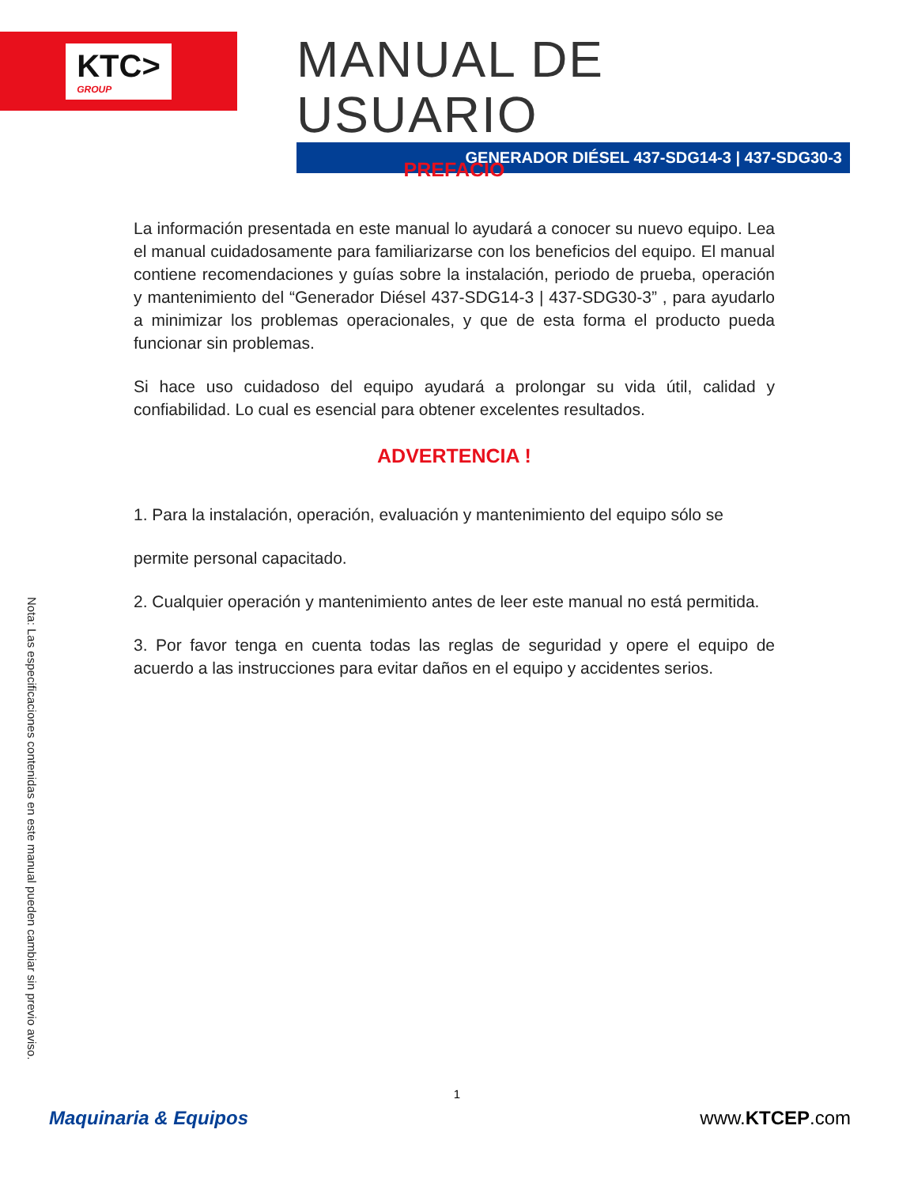KTC>
GROUP
MANUAL DE USUARIO
GENERADOR DIÉSEL 437-SDG14-3 | 437-SDG30-3
Nota: Las especificaciones contenidas en este manual pueden cambiar sin previo aviso.
PREFACIO
La información presentada en este manual lo ayudará a conocer su nuevo equipo. Lea el manual cuidadosamente para familiarizarse con los beneficios del equipo. El manual contiene recomendaciones y guías sobre la instalación, periodo de prueba, operación y mantenimiento del “Generador Diésel 437-SDG14-3 | 437-SDG30-3” , para ayudarlo a minimizar los problemas operacionales, y que de esta forma el producto pueda funcionar sin problemas.
Si hace uso cuidadoso del equipo ayudará a prolongar su vida útil, calidad y confiabilidad. Lo cual es esencial para obtener excelentes resultados.
ADVERTENCIA !
1. Para la instalación, operación, evaluación y mantenimiento del equipo sólo se
permite personal capacitado.
2. Cualquier operación y mantenimiento antes de leer este manual no está permitida.
3. Por favor tenga en cuenta todas las reglas de seguridad y opere el equipo de acuerdo a las instrucciones para evitar daños en el equipo y accidentes serios.
1
Maquinaria & Equipos www.KTCEP.com